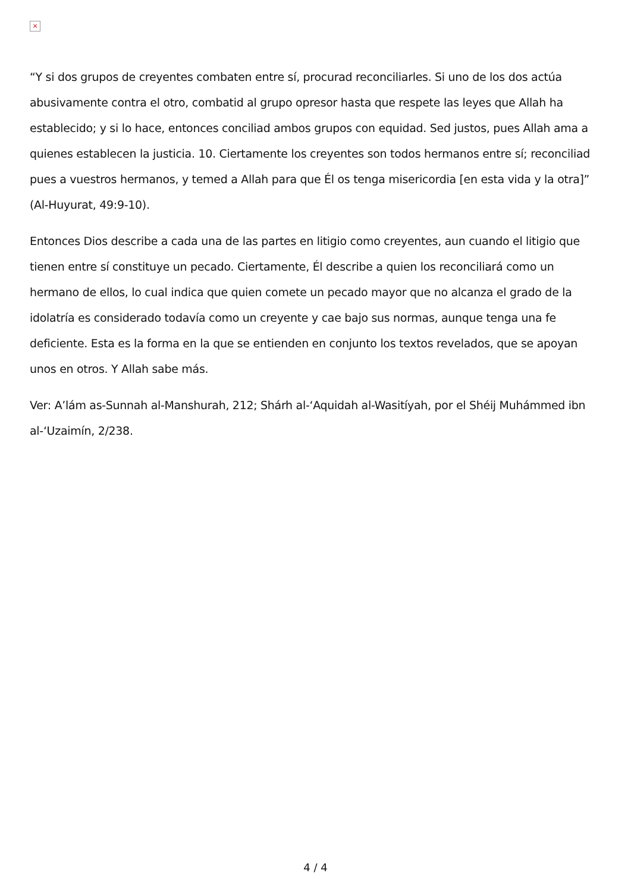×
“Y si dos grupos de creyentes combaten entre sí, procurad reconciliarles. Si uno de los dos actúa abusivamente contra el otro, combatid al grupo opresor hasta que respete las leyes que Allah ha establecido; y si lo hace, entonces conciliad ambos grupos con equidad. Sed justos, pues Allah ama a quienes establecen la justicia. 10. Ciertamente los creyentes son todos hermanos entre sí; reconciliad pues a vuestros hermanos, y temed a Allah para que Él os tenga misericordia [en esta vida y la otra]” (Al-Huyurat, 49:9-10).
Entonces Dios describe a cada una de las partes en litigio como creyentes, aun cuando el litigio que tienen entre sí constituye un pecado. Ciertamente, Él describe a quien los reconciliará como un hermano de ellos, lo cual indica que quien comete un pecado mayor que no alcanza el grado de la idolatría es considerado todavía como un creyente y cae bajo sus normas, aunque tenga una fe deficiente. Esta es la forma en la que se entienden en conjunto los textos revelados, que se apoyan unos en otros. Y Allah sabe más.
Ver: A’lám as-Sunnah al-Manshurah, 212; Shárh al-‘Aquidah al-Wasitíyah, por el Shéij Muhámmed ibn al-‘Uzaimín, 2/238.
4 / 4